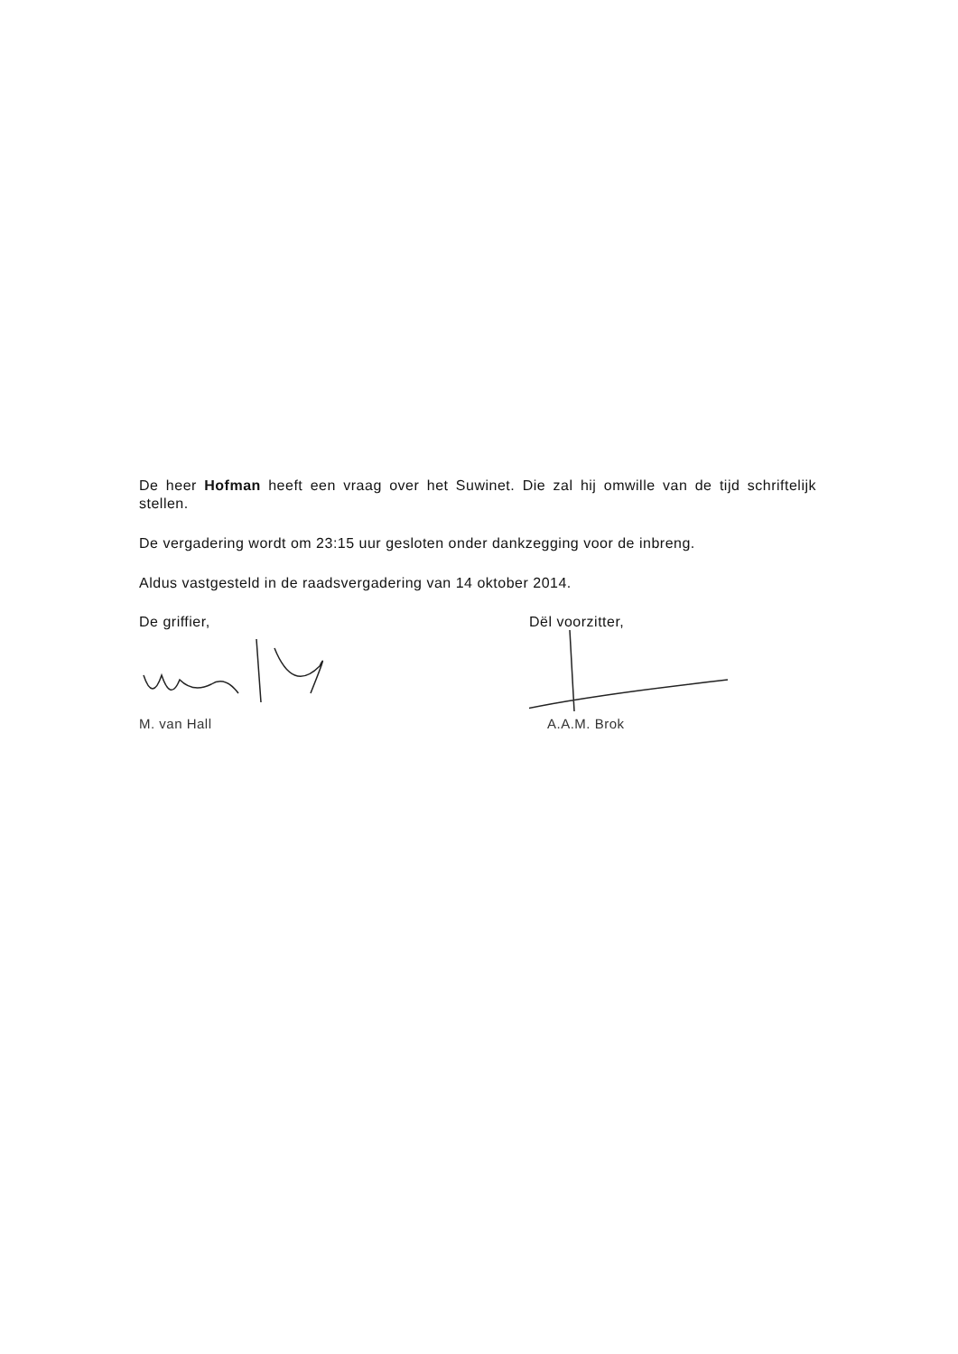De heer Hofman heeft een vraag over het Suwinet. Die zal hij omwille van de tijd schriftelijk stellen.
De vergadering wordt om 23:15 uur gesloten onder dankzegging voor de inbreng.
Aldus vastgesteld in de raadsvergadering van 14 oktober 2014.
De griffier,
M. van Hall
Dël voorzitter,
A.A.M. Brok